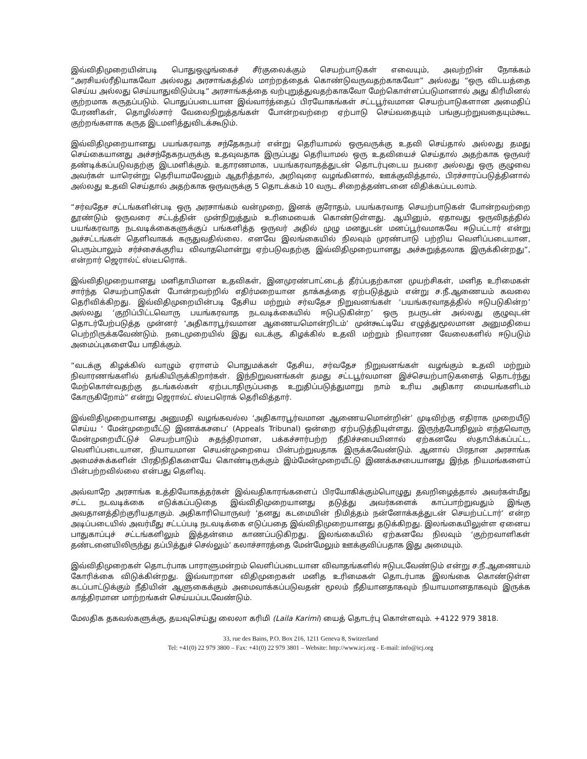இவ்விதிமுறையின்படி பொதுஒழுங்கைச் சீர்குலைக்கும் செயற்பாடுகள் எவையும், அவற்றின் நோக்கம் “அரசியல்ரீதியாகவோ அல்லது அரசாங்கத்தில் மாற்றத்தைக் கொண்டுவருவதற்காகவோ” அல்லது “ஒரு விடயத்தை செய்ய அல்லது செய்யாதுவிடும்படி” அரசாங்கத்தை வற்புறுத்துவதற்காகவோ மேற்கொள்ளப்படுமானால் அது கிரிமினல் குற்றமாக கருதப்படும். பொதுப்படையான இவ்வார்த்தைப் பிரயோகங்கள் சட்டபூர்வமான செயற்பாடுகளான அமைதிப் பேரணிகள், தொழில்சார் வேலைநிறுத்தங்கள் போன்றவற்றை ஏற்பாடு செய்வதையும் பங்குபற்றுவதையும்கூட குற்றங்களாக கருத இடமளித்துவிடக்கூடும்.
இவ்விதிமுறையானது பயங்கரவாத சந்தேகநபர் என்று தெரியாமல் ஒருவருக்கு உதவி செய்தால் அல்லது தமது செய்கையானது அச்சந்தேகநபருக்கு உதவுவதாக இருப்பது தெரியாமல் ஒரு உதவியைச் செய்தால் அதற்காக ஒருவர் தண்டிக்கப்படுவதற்கு இடமளிக்கும். உதாரணமாக, பயங்கரவாதத்துடன் தொடர்புடைய நபரை அல்லது ஒரு குழுவை அவர்கள் யாரென்று தெரியாமலேனும் ஆதரித்தால், அறிவுரை வழங்கினால், ஊக்குவித்தால், பிரச்சாரப்படுத்தினால் அல்லது உதவி செய்தால் அதற்காக ஒருவருக்கு 5 தொடக்கம் 10 வருட சிறைத்தண்டனை விதிக்கப்படலாம்.
“சர்வதேச சட்டங்களின்படி ஒரு அரசாங்கம் வன்முறை, இனக் குரோதம், பயங்கரவாத செயற்பாடுகள் போன்றவற்றை தூண்டும் ஒருவரை சட்டத்தின் முன்நிறுத்தும் உரிமையைக் கொண்டுள்ளது. ஆயினும், ஏதாவது ஒருவிதத்தில் பயங்கரவாத நடவடிக்கைகளுக்குப் பங்களித்த ஒருவர் அதில் முழு மனதுடன் மனப்பூர்வமாகவே ஈடுபட்டார் என்று அச்சட்டங்கள் தெளிவாகக் கருதுவதில்லை. எனவே இலங்கையில் நிலவும் முரண்பாடு பற்றிய வெளிப்படையான, பெரும்பாலும் சர்ச்சைக்குரிய விவாதமொன்று ஏற்படுவதற்கு இவ்விதிமுறையானது அச்சுறுத்தலாக இருக்கின்றது”, என்றார் ஜெரால்ட் ஸ்டீபரொக்.
இவ்விதிமுறையானது மனிதாபிமான உதவிகள், இனமுரண்பாட்டைத் தீர்ப்பதற்கான முயற்சிகள், மனித உரிமைகள் சார்ந்த செயற்பாடுகள் போன்றவற்றில் எதிர்மறையான தாக்கத்தை ஏற்படுத்தும் என்று ச.நீ.ஆணையம் கவலை தெரிவிக்கிறது. இவ்விதிமுறையின்படி தேசிய மற்றும் சர்வதேச நிறுவனங்கள் ‘பயங்கரவாதத்தில் ஈடுபடுகின்ற’ அல்லது ‘குறிப்பிட்டவொரு பயங்கரவாத நடவடிக்கையில் ஈடுபடுகின்ற’ ஒரு நபருடன் அல்லது குழுவுடன் தொடர்பேற்படுத்த முன்னர் ‘அதிகாரபூர்வமான ஆணையமொன்றிடம்’ முன்கூட்டியே எழுத்துமூலமான அனுமதியை பெற்றிருக்கவேண்டும். நடைமுறையில் இது வடக்கு, கிழக்கில் உதவி மற்றும் நிவாரண வேலைகளில் ஈடுபடும் அமைப்புகளையே பாதிக்கும்.
“வடக்கு கிழக்கில் வாழும் ஏராளம் பொதுமக்கள் தேசிய, சர்வதேச நிறுவனங்கள் வழங்கும் உதவி மற்றும் நிவாரணங்களில் தங்கியிருக்கிறார்கள். இந்நிறுவனங்கள் தமது சட்டபூர்வமான இச்செயற்பாடுகளைத் தொடர்ந்து மேற்கொள்வதற்கு தடங்கல்கள் ஏற்படாதிருப்பதை உறுதிப்படுத்துமாறு நாம் உரிய அதிகார மையங்களிடம் கோருகிறோம்” என்று ஜெரால்ட் ஸ்டீபரொக் தெரிவித்தார்.
இவ்விதிமுறையானது அனுமதி வழங்கவல்ல ‘அதிகாரபூர்வமான ஆணையமொன்றின்’ முடிவிற்கு எதிராக முறையீடு செய்ய ‘ மேன்முறையீட்டு இணக்கசபை’ (Appeals Tribunal) ஒன்றை ஏற்படுத்தியுள்ளது. இருந்தபோதிலும் எந்தவொரு மேன்முறையீட்டுச் செயற்பாடும் சுதந்திரமான, பக்கச்சார்பற்ற நீதிச்சபையினால் ஏற்கனவே ஸ்தாபிக்கப்பட்ட, வெளிப்படையான, நியாயமான செயன்முறையை பின்பற்றுவதாக இருக்கவேண்டும். ஆனால் பிரதான அரசாங்க அமைச்சுக்களின் பிரதிநிதிகளையே கொண்டிருக்கும் இம்மேன்முறையீட்டு இணக்கசபையானது இந்த நியமங்களைப் பின்பற்றவில்லை என்பது தெளிவு.
அவ்வாறே அரசாங்க உத்தியோகத்தர்கள் இவ்வதிகாரங்களைப் பிரயோகிக்கும்பொழுது தவறிழைத்தால் அவர்கள்மீது சட்ட நடவடிக்கை எடுக்கப்படுதை இவ்விதிமுறையானது தடுத்து அவர்களைக் காப்பாற்றுவதும் இங்கு அவதானத்திற்குரியதாகும். அதிகாரியொருவர் ‘தனது கடமையின் நிமித்தம் நன்னோக்கத்துடன் செயற்பட்டார்’ என்ற அடிப்படையில் அவர்மீது சட்டப்படி நடவடிக்கை எடுப்பதை இவ்விதிமுறையானது தடுக்கிறது. இலங்கையிலுள்ள ஏனைய பாதுகாப்புச் சட்டங்களிலும் இத்தன்மை காணப்படுகிறது. இலங்கையில் ஏற்கனவே நிலவும் ‘குற்றவாளிகள் தண்டனையிலிருந்து தப்பித்துச் செல்லும்’ கலாச்சாரத்தை மேன்மேலும் ஊக்குவிப்பதாக இது அமையும்.
இவ்விதிமுறைகள் தொடர்பாக பாராளுமன்றம் வெளிப்படையான விவாதங்களில் ஈடுபடவேண்டும் என்று ச.நீ.ஆணையம் கோரிக்கை விடுக்கின்றது. இவ்வாறான விதிமுறைகள் மனித உரிமைகள் தொடர்பாக இலங்கை கொண்டுள்ள கடப்பாட்டுக்கும் நீதியின் ஆளுகைக்கும் அமைவாக்கப்படுவதன் மூலம் நீதியானதாகவும் நியாயமானதாகவும் இருக்க காத்திரமான மாற்றங்கள் செய்யப்படவேண்டும்.
மேலதிக தகவல்களுக்கு, தயவுசெய்து லைலா கரிமி (Laila Karimi) யைத் தொடர்பு கொள்ளவும். +4122 979 3818.
33, rue des Bains, P.O. Box 216, 1211 Geneva 8, Switzerland
Tel: +41(0) 22 979 3800 – Fax: +41(0) 22 979 3801 – Website: http://www.icj.org - E-mail: info@icj.org